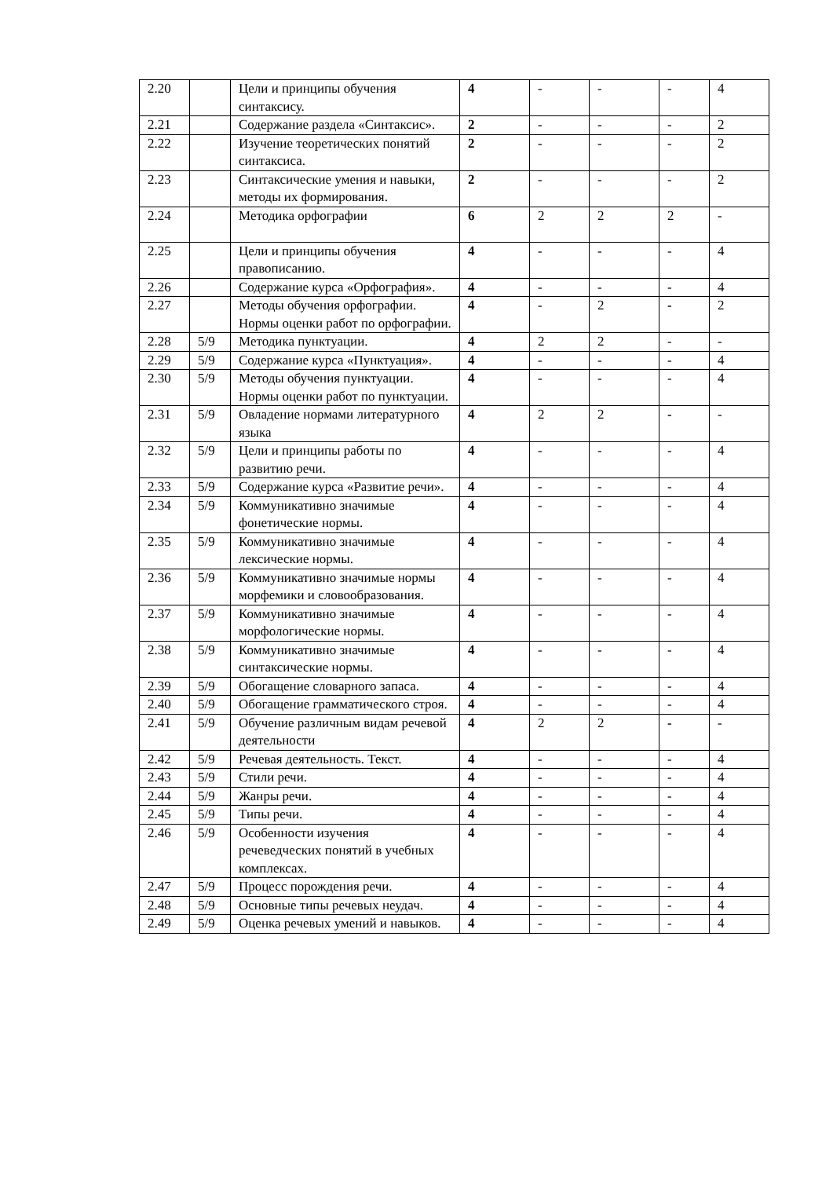| 2.20 | | Цели и принципы обучения синтаксису. | 4 | - | - | - | 4 |
| 2.21 | | Содержание раздела «Синтаксис». | 2 | - | - | - | 2 |
| 2.22 | | Изучение теоретических понятий синтаксиса. | 2 | - | - | - | 2 |
| 2.23 | | Синтаксические умения и навыки, методы их формирования. | 2 | - | - | - | 2 |
| 2.24 | | Методика орфографии | 6 | 2 | 2 | 2 | - |
| 2.25 | | Цели и принципы обучения правописанию. | 4 | - | - | - | 4 |
| 2.26 | | Содержание курса «Орфография». | 4 | - | - | - | 4 |
| 2.27 | | Методы обучения орфографии. Нормы оценки работ по орфографии. | 4 | - | 2 | - | 2 |
| 2.28 | 5/9 | Методика пунктуации. | 4 | 2 | 2 | - | - |
| 2.29 | 5/9 | Содержание курса «Пунктуация». | 4 | - | - | - | 4 |
| 2.30 | 5/9 | Методы обучения пунктуации. Нормы оценки работ по пунктуации. | 4 | - | - | - | 4 |
| 2.31 | 5/9 | Овладение нормами литературного языка | 4 | 2 | 2 | - | - |
| 2.32 | 5/9 | Цели и принципы работы по развитию речи. | 4 | - | - | - | 4 |
| 2.33 | 5/9 | Содержание курса «Развитие речи». | 4 | - | - | - | 4 |
| 2.34 | 5/9 | Коммуникативно значимые фонетические нормы. | 4 | - | - | - | 4 |
| 2.35 | 5/9 | Коммуникативно значимые лексические нормы. | 4 | - | - | - | 4 |
| 2.36 | 5/9 | Коммуникативно значимые нормы морфемики и словообразования. | 4 | - | - | - | 4 |
| 2.37 | 5/9 | Коммуникативно значимые морфологические нормы. | 4 | - | - | - | 4 |
| 2.38 | 5/9 | Коммуникативно значимые синтаксические нормы. | 4 | - | - | - | 4 |
| 2.39 | 5/9 | Обогащение словарного запаса. | 4 | - | - | - | 4 |
| 2.40 | 5/9 | Обогащение грамматического строя. | 4 | - | - | - | 4 |
| 2.41 | 5/9 | Обучение различным видам речевой деятельности | 4 | 2 | 2 | - | - |
| 2.42 | 5/9 | Речевая деятельность. Текст. | 4 | - | - | - | 4 |
| 2.43 | 5/9 | Стили речи. | 4 | - | - | - | 4 |
| 2.44 | 5/9 | Жанры речи. | 4 | - | - | - | 4 |
| 2.45 | 5/9 | Типы речи. | 4 | - | - | - | 4 |
| 2.46 | 5/9 | Особенности изучения речеведческих понятий в учебных комплексах. | 4 | - | - | - | 4 |
| 2.47 | 5/9 | Процесс порождения речи. | 4 | - | - | - | 4 |
| 2.48 | 5/9 | Основные типы речевых неудач. | 4 | - | - | - | 4 |
| 2.49 | 5/9 | Оценка речевых умений и навыков. | 4 | - | - | - | 4 |